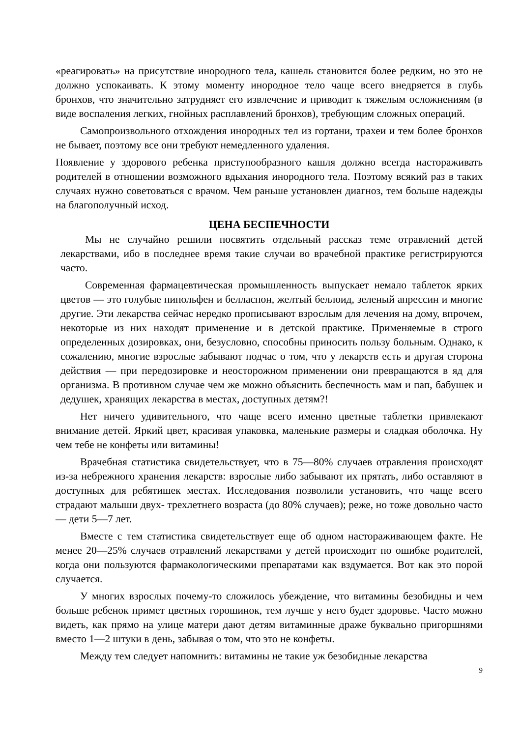«реагировать» на присутствие инородного тела, кашель становится более редким, но это не должно успокаивать. К этому моменту инородное тело чаще всего внедряется в глубь бронхов, что значительно затрудняет его извлечение и приводит к тяжелым осложнениям (в виде воспаления легких, гнойных расплавлений бронхов), требующим сложных операций.
Самопроизвольного отхождения инородных тел из гортани, трахеи и тем более бронхов не бывает, поэтому все они требуют немедленного удаления.
Появление у здорового ребенка приступообразного кашля должно всегда настораживать родителей в отношении возможного вдыхания инородного тела. Поэтому всякий раз в таких случаях нужно советоваться с врачом. Чем раньше установлен диагноз, тем больше надежды на благополучный исход.
ЦЕНА БЕСПЕЧНОСТИ
Мы не случайно решили посвятить отдельный рассказ теме отравлений детей лекарствами, ибо в последнее время такие случаи во врачебной практике регистрируются часто.
Современная фармацевтическая промышленность выпускает немало таблеток ярких цветов — это голубые пипольфен и белласпон, желтый беллоид, зеленый апрессин и многие другие. Эти лекарства сейчас нередко прописывают взрослым для лечения на дому, впрочем, некоторые из них находят применение и в детской практике. Применяемые в строго определенных дозировках, они, безусловно, способны приносить пользу больным. Однако, к сожалению, многие взрослые забывают подчас о том, что у лекарств есть и другая сторона действия — при передозировке и неосторожном применении они превращаются в яд для организма. В противном случае чем же можно объяснить беспечность мам и пап, бабушек и дедушек, хранящих лекарства в местах, доступных детям?!
Нет ничего удивительного, что чаще всего именно цветные таблетки привлекают внимание детей. Яркий цвет, красивая упаковка, маленькие размеры и сладкая оболочка. Ну чем тебе не конфеты или витамины!
Врачебная статистика свидетельствует, что в 75—80% случаев отравления происходят из-за небрежного хранения лекарств: взрослые либо забывают их прятать, либо оставляют в доступных для ребятишек местах. Исследования позволили установить, что чаще всего страдают малыши двух- трехлетнего возраста (до 80% случаев); реже, но тоже довольно часто — дети 5—7 лет.
Вместе с тем статистика свидетельствует еще об одном настораживающем факте. Не менее 20—25% случаев отравлений лекарствами у детей происходит по ошибке родителей, когда они пользуются фармакологическими препаратами как вздумается. Вот как это порой случается.
У многих взрослых почему-то сложилось убеждение, что витамины безобидны и чем больше ребенок примет цветных горошинок, тем лучше у него будет здоровье. Часто можно видеть, как прямо на улице матери дают детям витаминные драже буквально пригоршнями вместо 1—2 штуки в день, забывая о том, что это не конфеты.
Между тем следует напомнить: витамины не такие уж безобидные лекарства
9